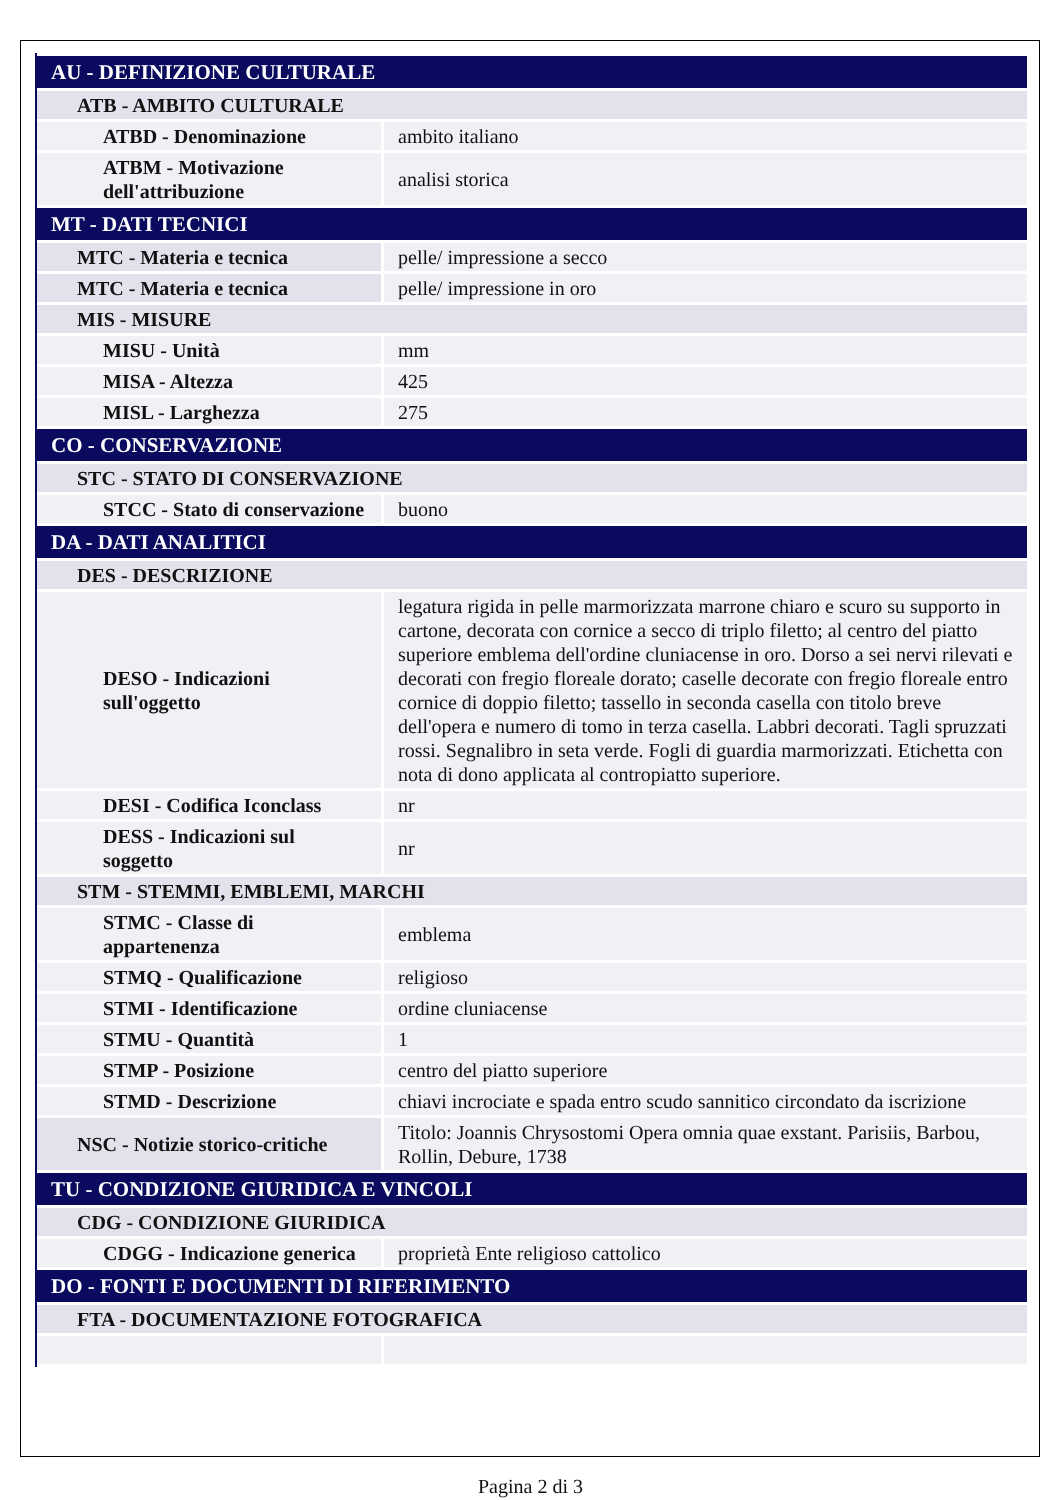| AU - DEFINIZIONE CULTURALE | |
| ATB - AMBITO CULTURALE | |
| ATBD - Denominazione | ambito italiano |
| ATBM - Motivazione dell'attribuzione | analisi storica |
| MT - DATI TECNICI | |
| MTC - Materia e tecnica | pelle/ impressione a secco |
| MTC - Materia e tecnica | pelle/ impressione in oro |
| MIS - MISURE | |
| MISU - Unità | mm |
| MISA - Altezza | 425 |
| MISL - Larghezza | 275 |
| CO - CONSERVAZIONE | |
| STC - STATO DI CONSERVAZIONE | |
| STCC - Stato di conservazione | buono |
| DA - DATI ANALITICI | |
| DES - DESCRIZIONE | |
| DESO - Indicazioni sull'oggetto | legatura rigida in pelle marmorizzata marrone chiaro e scuro su supporto in cartone, decorata con cornice a secco di triplo filetto; al centro del piatto superiore emblema dell'ordine cluniacense in oro. Dorso a sei nervi rilevati e decorati con fregio floreale dorato; caselle decorate con fregio floreale entro cornice di doppio filetto; tassello in seconda casella con titolo breve dell'opera e numero di tomo in terza casella. Labbri decorati. Tagli spruzzati rossi. Segnalibro in seta verde. Fogli di guardia marmorizzati. Etichetta con nota di dono applicata al contropiatto superiore. |
| DESI - Codifica Iconclass | nr |
| DESS - Indicazioni sul soggetto | nr |
| STM - STEMMI, EMBLEMI, MARCHI | |
| STMC - Classe di appartenenza | emblema |
| STMQ - Qualificazione | religioso |
| STMI - Identificazione | ordine cluniacense |
| STMU - Quantità | 1 |
| STMP - Posizione | centro del piatto superiore |
| STMD - Descrizione | chiavi incrociate e spada entro scudo sannitico circondato da iscrizione |
| NSC - Notizie storico-critiche | Titolo: Joannis Chrysostomi Opera omnia quae exstant. Parisiis, Barbou, Rollin, Debure, 1738 |
| TU - CONDIZIONE GIURIDICA E VINCOLI | |
| CDG - CONDIZIONE GIURIDICA | |
| CDGG - Indicazione generica | proprietà Ente religioso cattolico |
| DO - FONTI E DOCUMENTI DI RIFERIMENTO | |
| FTA - DOCUMENTAZIONE FOTOGRAFICA | |
Pagina 2 di 3